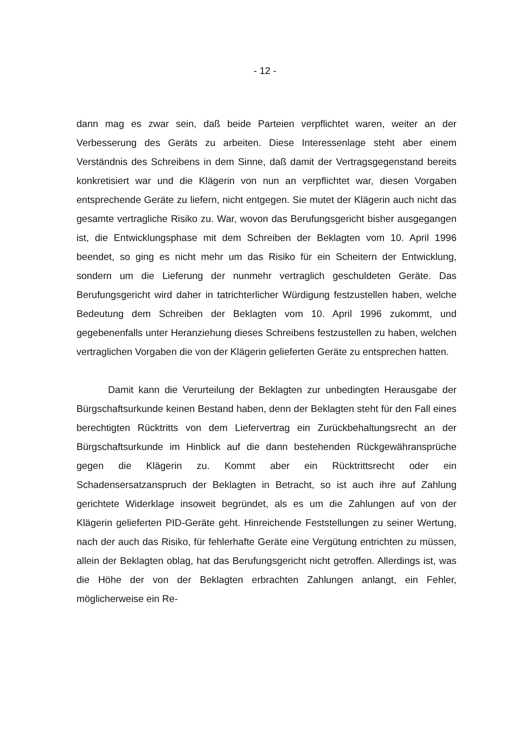- 12 -
dann mag es zwar sein, daß beide Parteien verpflichtet waren, weiter an der Verbesserung des Geräts zu arbeiten. Diese Interessenlage steht aber einem Verständnis des Schreibens in dem Sinne, daß damit der Vertragsgegenstand bereits konkretisiert war und die Klägerin von nun an verpflichtet war, diesen Vorgaben entsprechende Geräte zu liefern, nicht entgegen. Sie mutet der Klägerin auch nicht das gesamte vertragliche Risiko zu. War, wovon das Berufungsgericht bisher ausgegangen ist, die Entwicklungsphase mit dem Schreiben der Beklagten vom 10. April 1996 beendet, so ging es nicht mehr um das Risiko für ein Scheitern der Entwicklung, sondern um die Lieferung der nunmehr vertraglich geschuldeten Geräte. Das Berufungsgericht wird daher in tatrichterlicher Würdigung festzustellen haben, welche Bedeutung dem Schreiben der Beklagten vom 10. April 1996 zukommt, und gegebenenfalls unter Heranziehung dieses Schreibens festzustellen zu haben, welchen vertraglichen Vorgaben die von der Klägerin gelieferten Geräte zu entsprechen hatten.
Damit kann die Verurteilung der Beklagten zur unbedingten Herausgabe der Bürgschaftsurkunde keinen Bestand haben, denn der Beklagten steht für den Fall eines berechtigten Rücktritts von dem Liefervertrag ein Zurückbehaltungsrecht an der Bürgschaftsurkunde im Hinblick auf die dann bestehenden Rückgewähransprüche gegen die Klägerin zu. Kommt aber ein Rücktrittsrecht oder ein Schadensersatzanspruch der Beklagten in Betracht, so ist auch ihre auf Zahlung gerichtete Widerklage insoweit begründet, als es um die Zahlungen auf von der Klägerin gelieferten PID-Geräte geht. Hinreichende Feststellungen zu seiner Wertung, nach der auch das Risiko, für fehlerhafte Geräte eine Vergütung entrichten zu müssen, allein der Beklagten oblag, hat das Berufungsgericht nicht getroffen. Allerdings ist, was die Höhe der von der Beklagten erbrachten Zahlungen anlangt, ein Fehler, möglicherweise ein Re-